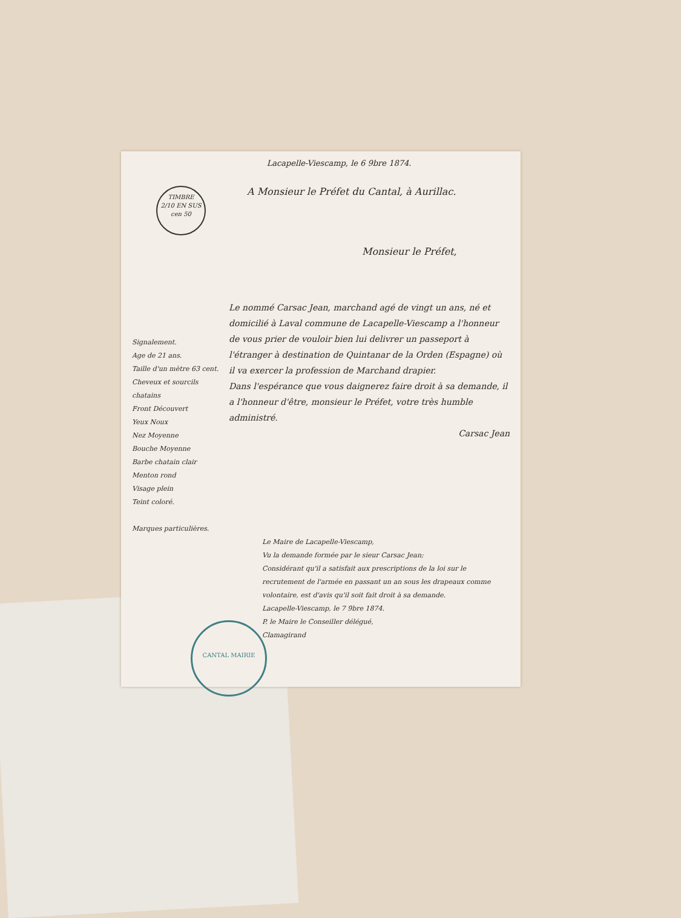Lacapelle-Viescamp, le 6 9bre 1874.
TIMBRE
2/10 EN SUS
cen 50
A Monsieur le Préfet du Cantal, à Aurillac.
Monsieur le Préfet,
Signalement.
Age de 21 ans.
Taille d'un mètre 63 cent.
Cheveux et sourcils chatains
Front Découvert
Yeux Noux
Nez Moyenne
Bouche Moyenne
Barbe chatain clair
Menton rond
Visage plein
Teint coloré.
Marques particulières.
Le nommé Carsac Jean, marchand agé de vingt un ans, né et domicilié à Laval commune de Lacapelle-Viescamp a l'honneur de vous prier de vouloir bien lui delivrer un passeport à l'étranger à destination de Quintanar de la Orden (Espagne) où il va exercer la profession de Marchand drapier.
Dans l'espérance que vous daignerez faire droit à sa demande, il a l'honneur d'être, monsieur le Préfet, votre très humble administré.
Carsac Jean
Le Maire de Lacapelle-Viescamp,
Vu la demande formée par le sieur Carsac Jean;
Considérant qu'il a satisfait aux prescriptions de la loi sur le recrutement de l'armée en passant un an sous les drapeaux comme volontaire, est d'avis qu'il soit fait droit à sa demande.
Lacapelle-Viescamp, le 7 9bre 1874.
P. le Maire le Conseiller délégué,
Clamagirand
CANTAL MAIRIE